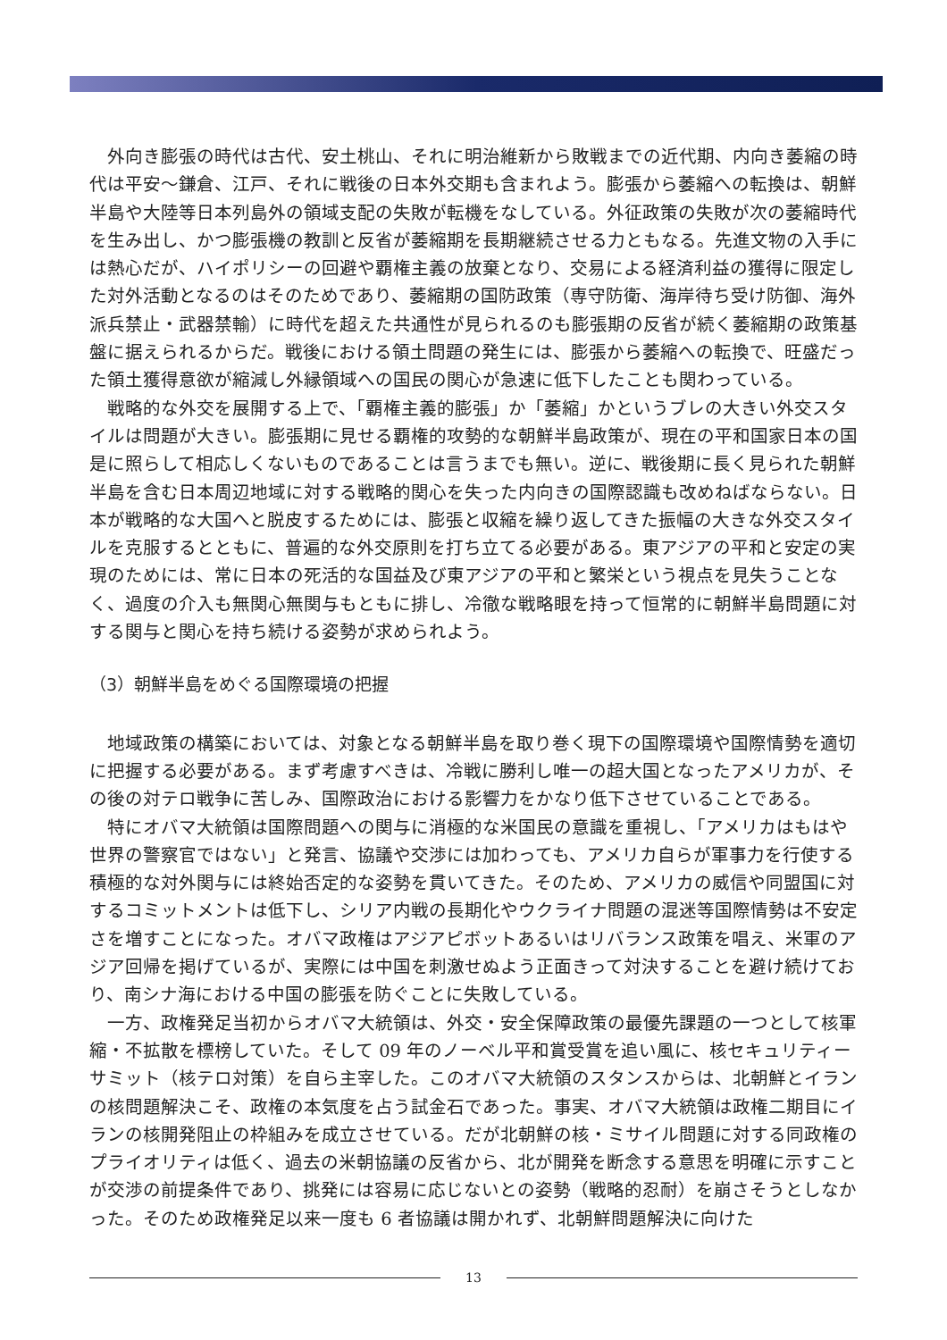外向き膨張の時代は古代、安土桃山、それに明治維新から敗戦までの近代期、内向き萎縮の時代は平安〜鎌倉、江戸、それに戦後の日本外交期も含まれよう。膨張から萎縮への転換は、朝鮮半島や大陸等日本列島外の領域支配の失敗が転機をなしている。外征政策の失敗が次の萎縮時代を生み出し、かつ膨張機の教訓と反省が萎縮期を長期継続させる力ともなる。先進文物の入手には熱心だが、ハイポリシーの回避や覇権主義の放棄となり、交易による経済利益の獲得に限定した対外活動となるのはそのためであり、萎縮期の国防政策（専守防衛、海岸待ち受け防御、海外派兵禁止・武器禁輸）に時代を超えた共通性が見られるのも膨張期の反省が続く萎縮期の政策基盤に据えられるからだ。戦後における領土問題の発生には、膨張から萎縮への転換で、旺盛だった領土獲得意欲が縮減し外縁領域への国民の関心が急速に低下したことも関わっている。
戦略的な外交を展開する上で、「覇権主義的膨張」か「萎縮」かというブレの大きい外交スタイルは問題が大きい。膨張期に見せる覇権的攻勢的な朝鮮半島政策が、現在の平和国家日本の国是に照らして相応しくないものであることは言うまでも無い。逆に、戦後期に長く見られた朝鮮半島を含む日本周辺地域に対する戦略的関心を失った内向きの国際認識も改めねばならない。日本が戦略的な大国へと脱皮するためには、膨張と収縮を繰り返してきた振幅の大きな外交スタイルを克服するとともに、普遍的な外交原則を打ち立てる必要がある。東アジアの平和と安定の実現のためには、常に日本の死活的な国益及び東アジアの平和と繁栄という視点を見失うことなく、過度の介入も無関心無関与もともに排し、冷徹な戦略眼を持って恒常的に朝鮮半島問題に対する関与と関心を持ち続ける姿勢が求められよう。
（3）朝鮮半島をめぐる国際環境の把握
地域政策の構築においては、対象となる朝鮮半島を取り巻く現下の国際環境や国際情勢を適切に把握する必要がある。まず考慮すべきは、冷戦に勝利し唯一の超大国となったアメリカが、その後の対テロ戦争に苦しみ、国際政治における影響力をかなり低下させていることである。
特にオバマ大統領は国際問題への関与に消極的な米国民の意識を重視し、「アメリカはもはや世界の警察官ではない」と発言、協議や交渉には加わっても、アメリカ自らが軍事力を行使する積極的な対外関与には終始否定的な姿勢を貫いてきた。そのため、アメリカの威信や同盟国に対するコミットメントは低下し、シリア内戦の長期化やウクライナ問題の混迷等国際情勢は不安定さを増すことになった。オバマ政権はアジアピボットあるいはリバランス政策を唱え、米軍のアジア回帰を掲げているが、実際には中国を刺激せぬよう正面きって対決することを避け続けており、南シナ海における中国の膨張を防ぐことに失敗している。
一方、政権発足当初からオバマ大統領は、外交・安全保障政策の最優先課題の一つとして核軍縮・不拡散を標榜していた。そして 09 年のノーベル平和賞受賞を追い風に、核セキュリティーサミット（核テロ対策）を自ら主宰した。このオバマ大統領のスタンスからは、北朝鮮とイランの核問題解決こそ、政権の本気度を占う試金石であった。事実、オバマ大統領は政権二期目にイランの核開発阻止の枠組みを成立させている。だが北朝鮮の核・ミサイル問題に対する同政権のプライオリティは低く、過去の米朝協議の反省から、北が開発を断念する意思を明確に示すことが交渉の前提条件であり、挑発には容易に応じないとの姿勢（戦略的忍耐）を崩さそうとしなかった。そのため政権発足以来一度も 6 者協議は開かれず、北朝鮮問題解決に向けた
13